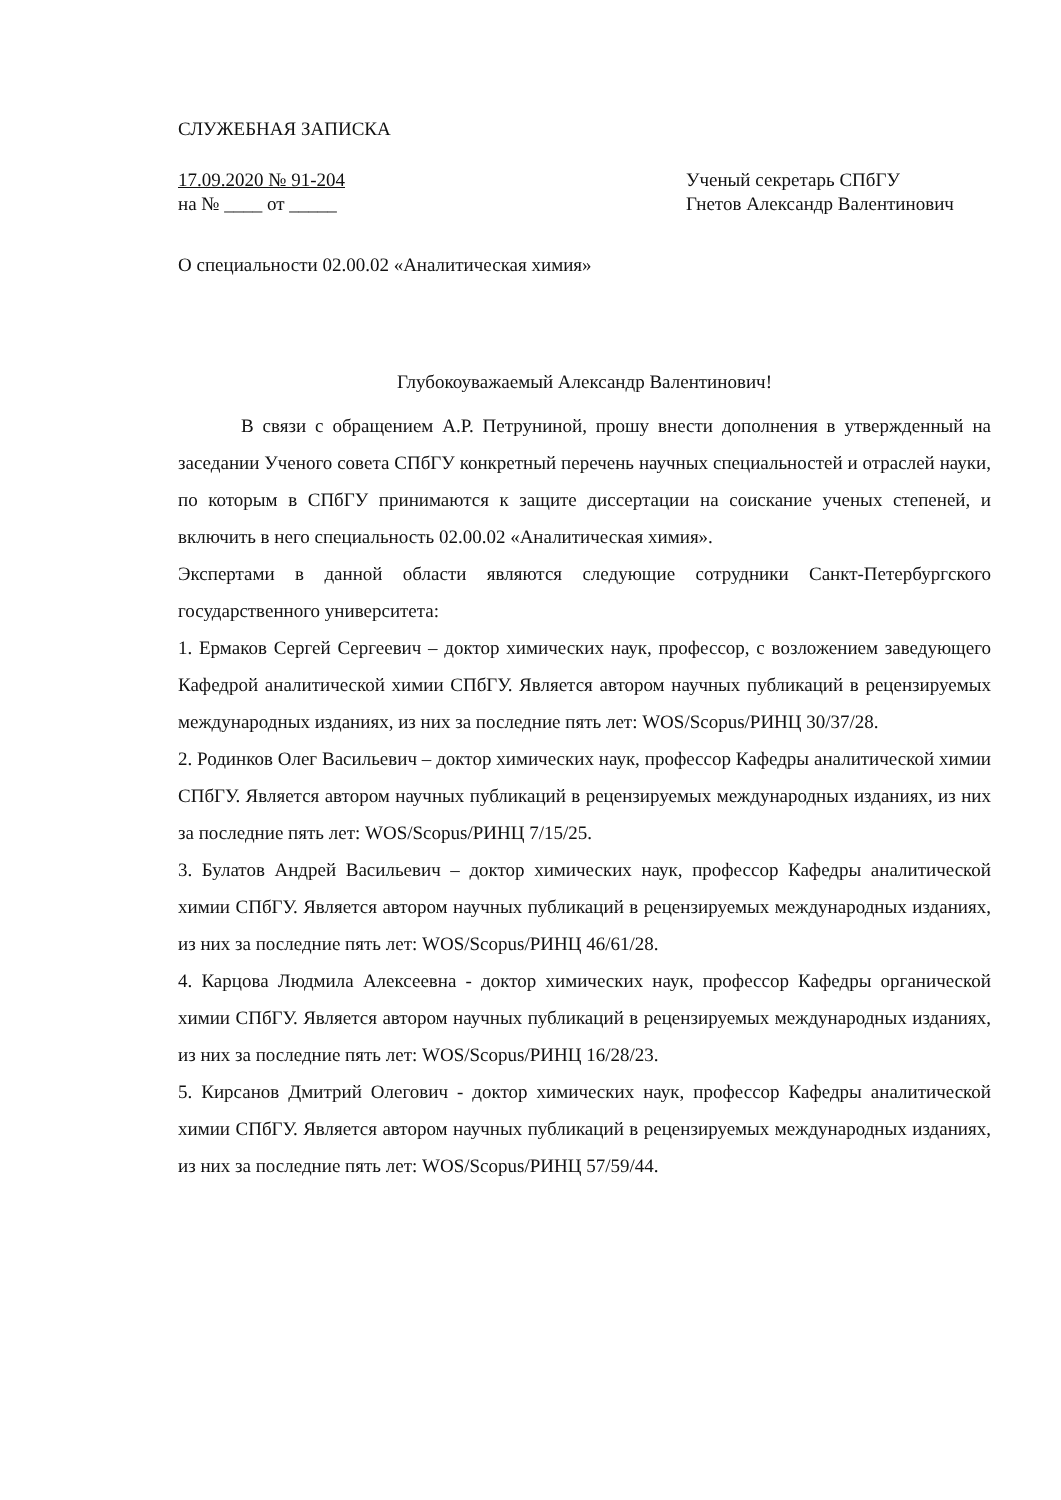СЛУЖЕБНАЯ ЗАПИСКА
17.09.2020 № 91-204
на № ____ от _____
Ученый секретарь СПбГУ
Гнетов Александр Валентинович
О специальности 02.00.02 «Аналитическая химия»
Глубокоуважаемый Александр Валентинович!
В связи с обращением А.Р. Петруниной, прошу внести дополнения в утвержденный на заседании Ученого совета СПбГУ конкретный перечень научных специальностей и отраслей науки, по которым в СПбГУ принимаются к защите диссертации на соискание ученых степеней, и включить в него специальность 02.00.02 «Аналитическая химия».
Экспертами в данной области являются следующие сотрудники Санкт-Петербургского государственного университета:
1. Ермаков Сергей Сергеевич – доктор химических наук, профессор, с возложением заведующего Кафедрой аналитической химии СПбГУ. Является автором научных публикаций в рецензируемых международных изданиях, из них за последние пять лет: WOS/Scopus/РИНЦ 30/37/28.
2. Родинков Олег Васильевич – доктор химических наук, профессор Кафедры аналитической химии СПбГУ. Является автором научных публикаций в рецензируемых международных изданиях, из них за последние пять лет: WOS/Scopus/РИНЦ 7/15/25.
3. Булатов Андрей Васильевич – доктор химических наук, профессор Кафедры аналитической химии СПбГУ. Является автором научных публикаций в рецензируемых международных изданиях, из них за последние пять лет: WOS/Scopus/РИНЦ 46/61/28.
4. Карцова Людмила Алексеевна - доктор химических наук, профессор Кафедры органической химии СПбГУ. Является автором научных публикаций в рецензируемых международных изданиях, из них за последние пять лет: WOS/Scopus/РИНЦ 16/28/23.
5. Кирсанов Дмитрий Олегович - доктор химических наук, профессор Кафедры аналитической химии СПбГУ. Является автором научных публикаций в рецензируемых международных изданиях, из них за последние пять лет: WOS/Scopus/РИНЦ 57/59/44.